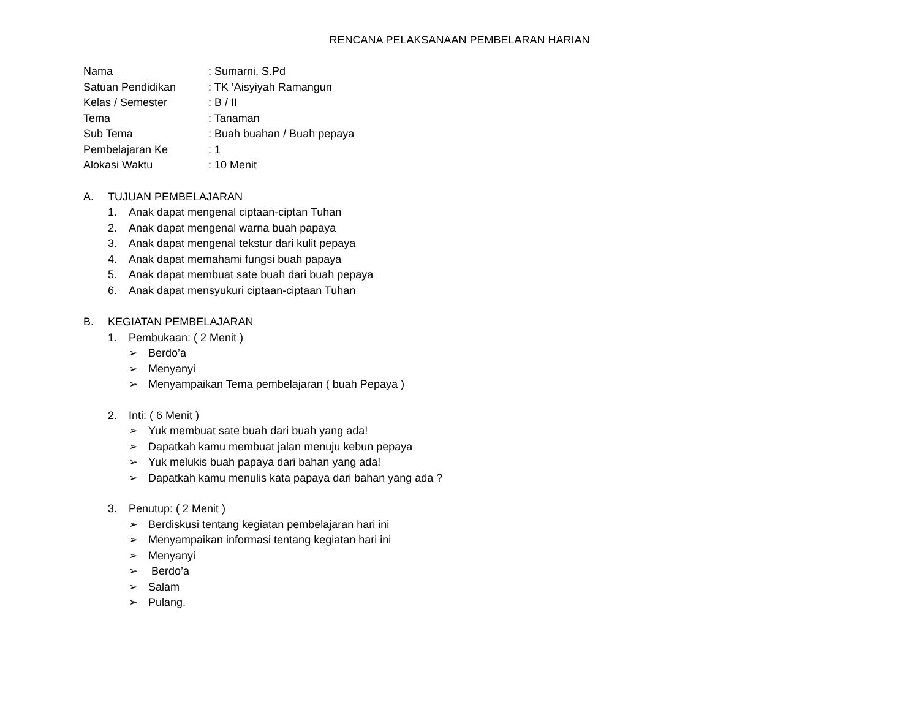RENCANA PELAKSANAAN PEMBELARAN HARIAN
Nama: Sumarni, S.Pd
Satuan Pendidikan: TK ‘Aisyiyah Ramangun
Kelas / Semester: B / II
Tema: Tanaman
Sub Tema: Buah buahan / Buah pepaya
Pembelajaran Ke: 1
Alokasi Waktu: 10 Menit
A. TUJUAN PEMBELAJARAN
1. Anak dapat mengenal ciptaan-ciptan Tuhan
2. Anak dapat mengenal warna buah papaya
3. Anak dapat mengenal tekstur dari kulit pepaya
4. Anak dapat memahami fungsi buah papaya
5. Anak dapat membuat sate buah dari buah pepaya
6. Anak dapat mensyukuri ciptaan-ciptaan Tuhan
B. KEGIATAN PEMBELAJARAN
1. Pembukaan: ( 2 Menit )
➢ Berdo’a
➢ Menyanyi
➢ Menyampaikan Tema pembelajaran ( buah Pepaya )
2. Inti: ( 6 Menit )
➢ Yuk membuat sate buah dari buah yang ada!
➢ Dapatkah kamu membuat jalan menuju kebun pepaya
➢ Yuk melukis buah papaya dari bahan yang ada!
➢ Dapatkah kamu menulis kata papaya dari bahan yang ada ?
3. Penutup: ( 2 Menit )
➢ Berdiskusi tentang kegiatan pembelajaran hari ini
➢ Menyampaikan informasi tentang kegiatan hari ini
➢ Menyanyi
➢ Berdo’a
➢ Salam
➢ Pulang.